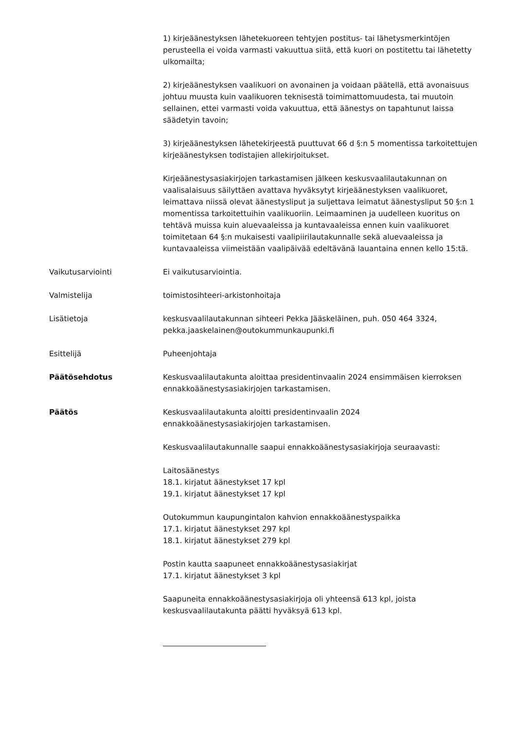1) kirjeäänestyksen lähetekuoreen tehtyjen postitus- tai lähetysmerkintöjen perusteella ei voida varmasti vakuuttua siitä, että kuori on postitettu tai lähetetty ulkomailta;
2) kirjeäänestyksen vaalikuori on avonainen ja voidaan päätellä, että avonaisuus johtuu muusta kuin vaalikuoren teknisestä toimimattomuudesta, tai muutoin sellainen, ettei varmasti voida vakuuttua, että äänestys on tapahtunut laissa säädetyin tavoin;
3) kirjeäänestyksen lähetekirjeestä puuttuvat 66 d §:n 5 momentissa tarkoitettujen kirjeäänestyksen todistajien allekirjoitukset.
Kirjeäänestysasiakirjojen tarkastamisen jälkeen keskusvaalilautakunnan on vaalisalaisuus säilyttäen avattava hyväksytyt kirjeäänestyksen vaalikuoret, leimattava niissä olevat äänestysliput ja suljettava leimatut äänestysliput 50 §:n 1 momentissa tarkoitettuihin vaalikuoriin. Leimaaminen ja uudelleen kuoritus on tehtävä muissa kuin aluevaaleissa ja kuntavaaleissa ennen kuin vaalikuoret toimitetaan 64 §:n mukaisesti vaalipiirilautakunnalle sekä aluevaaleissa ja kuntavaaleissa viimeistään vaalipäivää edeltävänä lauantaina ennen kello 15:tä.
Vaikutusarviointi Ei vaikutusarviointia.
Valmistelija toimistosihteeri-arkistonhoitaja
Lisätietoja keskusvaalilautakunnan sihteeri Pekka Jääskeläinen, puh. 050 464 3324, pekka.jaaskelainen@outokummunkaupunki.fi
Esittelijä Puheenjohtaja
Päätösehdotus Keskusvaalilautakunta aloittaa presidentinvaalin 2024 ensimmäisen kierroksen ennakkoäänestysasiakirjojen tarkastamisen.
Päätös Keskusvaalilautakunta aloitti presidentinvaalin 2024
ennakkoäänestysasiakirjojen tarkastamisen.
Keskusvaalilautakunnalle saapui ennakkoäänestysasiakirjoja seuraavasti:
Laitosäänestys
18.1. kirjatut äänestykset 17 kpl
19.1. kirjatut äänestykset 17 kpl
Outokummun kaupungintalon kahvion ennakkoäänestyspaikka
17.1. kirjatut äänestykset 297 kpl
18.1. kirjatut äänestykset 279 kpl
Postin kautta saapuneet ennakkoäänestysasiakirjat
17.1. kirjatut äänestykset 3 kpl
Saapuneita ennakkoäänestysasiakirjoja oli yhteensä 613 kpl, joista keskusvaalilautakunta päätti hyväksyä 613 kpl.